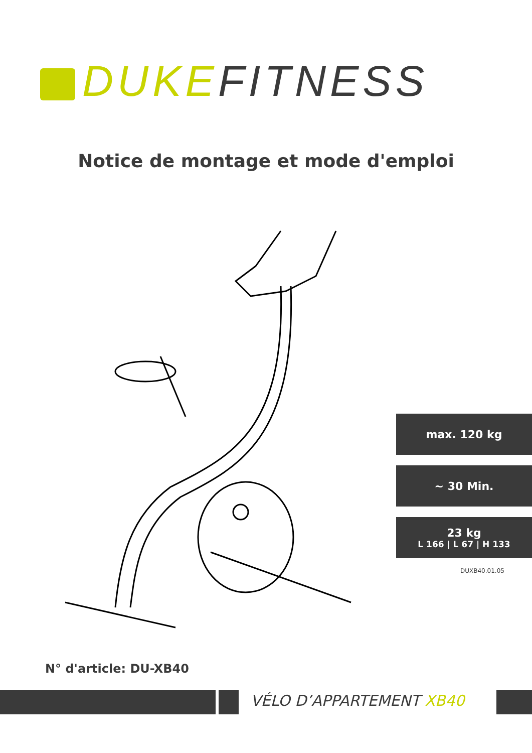DUKE FITNESS
Notice de montage et mode d'emploi
max. 120 kg
~ 30 Min.
23 kg
L 166 | L 67 | H 133
DUXB40.01.05
N° d'article: DU-XB40
VÉLO D’APPARTEMENT XB40